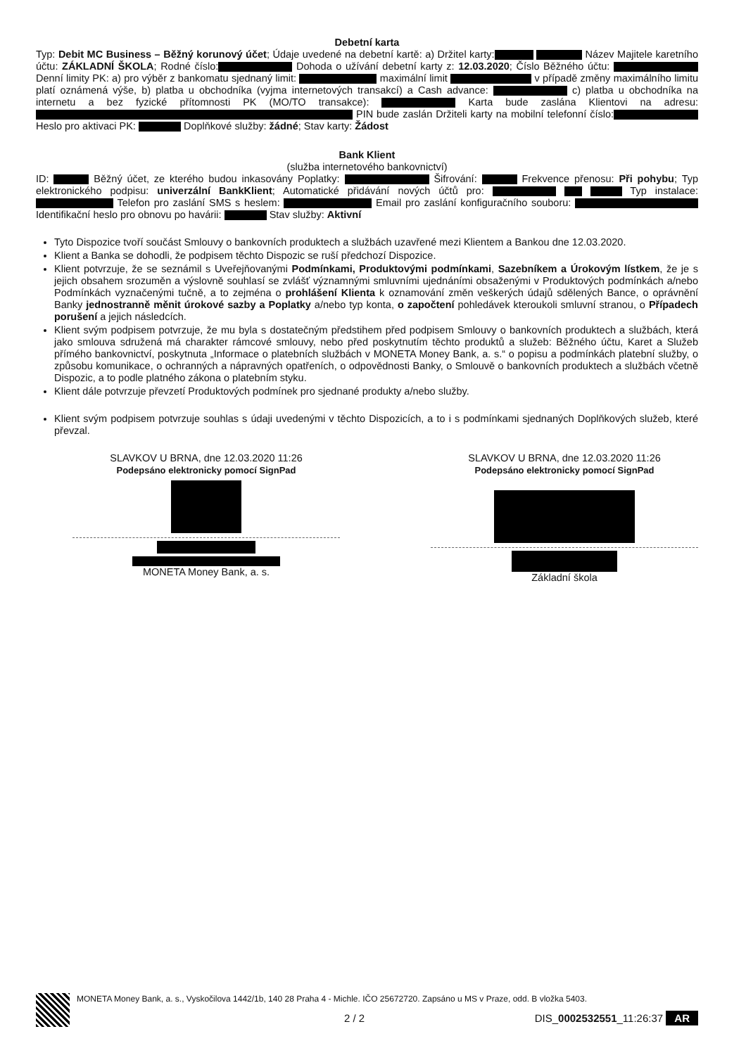Debetní karta
Typ: Debit MC Business – Běžný korunový účet; Údaje uvedené na debetní kartě: a) Držitel karty: Název Majitele karetního účtu: ZÁKLADNÍ ŠKOLA; Rodné číslo: Dohoda o užívání debetní karty z: 12.03.2020; Číslo Běžného účtu: Denní limity PK: a) pro výběr z bankomatu sjednaný limit: maximální limit v případě změny maximálního limitu platí oznámená výše, b) platba u obchodníka (vyjma internetových transakcí) a Cash advance: c) platba u obchodníka na internetu a bez fyzické přítomnosti PK (MO/TO transakce): Karta bude zaslána Klientovi na adresu: PIN bude zaslán Držiteli karty na mobilní telefonní číslo: Heslo pro aktivaci PK: Doplňkové služby: žádné; Stav karty: Žádost
Bank Klient
(služba internetového bankovnictví)
ID: Běžný účet, ze kterého budou inkasovány Poplatky: Šifrování: Frekvence přenosu: Při pohybu; Typ elektronického podpisu: univerzální BankKlient; Automatické přidávání nových účtů pro: Typ instalace: Telefon pro zaslání SMS s heslem: Email pro zaslání konfiguračního souboru: Identifikační heslo pro obnovu po havárii: Stav služby: Aktivní
Tyto Dispozice tvoří součást Smlouvy o bankovních produktech a službách uzavřené mezi Klientem a Bankou dne 12.03.2020.
Klient a Banka se dohodli, že podpisem těchto Dispozic se ruší předchozí Dispozice.
Klient potvrzuje, že se seznámil s Uveřejňovanými Podmínkami, Produktovými podmínkami, Sazebníkem a Úrokovým lístkem, že je s jejich obsahem srozuměn a výslovně souhlasí se zvlášť významnými smluvními ujednáními obsaženými v Produktových podmínkách a/nebo Podmínkách vyznačenými tučně, a to zejména o prohlášení Klienta k oznamování změn veškerých údajů sdělených Bance, o oprávnění Banky jednostranně měnit úrokové sazby a Poplatky a/nebo typ konta, o započtení pohledávek kteroukoli smluvní stranou, o Případech porušení a jejich následcích.
Klient svým podpisem potvrzuje, že mu byla s dostatečným předstihem před podpisem Smlouvy o bankovních produktech a službách, která jako smlouva sdružená má charakter rámcové smlouvy, nebo před poskytnutím těchto produktů a služeb: Běžného účtu, Karet a Služeb přímého bankovnictví, poskytnuta „Informace o platebních službách v MONETA Money Bank, a. s.“ o popisu a podmínkách platební služby, o způsobu komunikace, o ochranných a nápravných opatřeních, o odpovědnosti Banky, o Smlouvě o bankovních produktech a službách včetně Dispozic, a to podle platného zákona o platebním styku.
Klient dále potvrzuje převzetí Produktových podmínek pro sjednané produkty a/nebo služby.
Klient svým podpisem potvrzuje souhlas s údaji uvedenými v těchto Dispozicích, a to i s podmínkami sjednaných Doplňkových služeb, které převzal.
SLAVKOV U BRNA, dne 12.03.2020 11:26
Podepsáno elektronicky pomocí SignPad
MONETA Money Bank, a. s.
SLAVKOV U BRNA, dne 12.03.2020 11:26
Podepsáno elektronicky pomocí SignPad
Základní škola
MONETA Money Bank, a. s., Vyskočilova 1442/1b, 140 28 Praha 4 - Michle. IČO 25672720. Zapsáno u MS v Praze, odd. B vložka 5403.
2 / 2 DIS_0002532551_11:26:37 AR